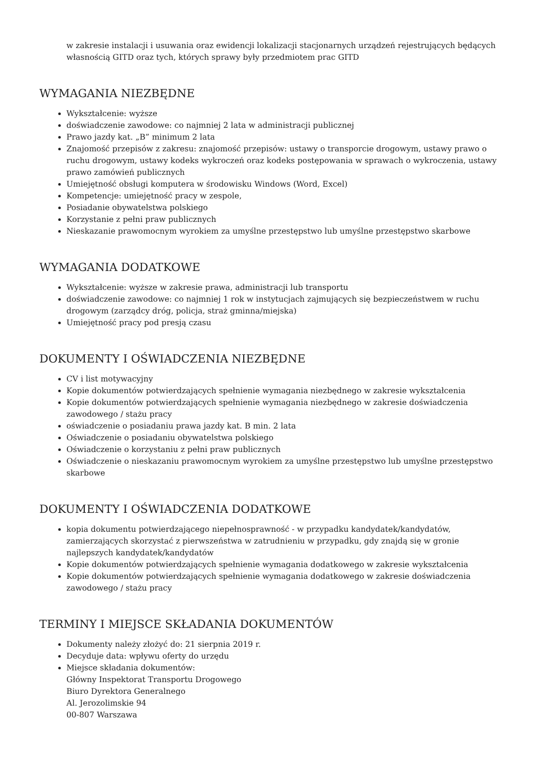w zakresie instalacji i usuwania oraz ewidencji lokalizacji stacjonarnych urządzeń rejestrujących będących własnością GITD oraz tych, których sprawy były przedmiotem prac GITD
WYMAGANIA NIEZBĘDNE
Wykształcenie: wyższe
doświadczenie zawodowe: co najmniej 2 lata w administracji publicznej
Prawo jazdy kat. „B” minimum 2 lata
Znajomość przepisów z zakresu: znajomość przepisów: ustawy o transporcie drogowym, ustawy prawo o ruchu drogowym, ustawy kodeks wykroczeń oraz kodeks postępowania w sprawach o wykroczenia, ustawy prawo zamówień publicznych
Umiejętność obsługi komputera w środowisku Windows (Word, Excel)
Kompetencje: umiejętność pracy w zespole,
Posiadanie obywatelstwa polskiego
Korzystanie z pełni praw publicznych
Nieskazanie prawomocnym wyrokiem za umyślne przestępstwo lub umyślne przestępstwo skarbowe
WYMAGANIA DODATKOWE
Wykształcenie: wyższe w zakresie prawa, administracji lub transportu
doświadczenie zawodowe: co najmniej 1 rok w instytucjach zajmujących się bezpieczeństwem w ruchu drogowym (zarządcy dróg, policja, straż gminna/miejska)
Umiejętność pracy pod presją czasu
DOKUMENTY I OŚWIADCZENIA NIEZBĘDNE
CV i list motywacyjny
Kopie dokumentów potwierdzających spełnienie wymagania niezbędnego w zakresie wykształcenia
Kopie dokumentów potwierdzających spełnienie wymagania niezbędnego w zakresie doświadczenia zawodowego / stażu pracy
oświadczenie o posiadaniu prawa jazdy kat. B min. 2 lata
Oświadczenie o posiadaniu obywatelstwa polskiego
Oświadczenie o korzystaniu z pełni praw publicznych
Oświadczenie o nieskazaniu prawomocnym wyrokiem za umyślne przestępstwo lub umyślne przestępstwo skarbowe
DOKUMENTY I OŚWIADCZENIA DODATKOWE
kopia dokumentu potwierdzającego niepełnosprawność - w przypadku kandydatek/kandydatów, zamierzających skorzystać z pierwszeństwa w zatrudnieniu w przypadku, gdy znajdą się w gronie najlepszych kandydatek/kandydatów
Kopie dokumentów potwierdzających spełnienie wymagania dodatkowego w zakresie wykształcenia
Kopie dokumentów potwierdzających spełnienie wymagania dodatkowego w zakresie doświadczenia zawodowego / stażu pracy
TERMINY I MIEJSCE SKŁADANIA DOKUMENTÓW
Dokumenty należy złożyć do: 21 sierpnia 2019 r.
Decyduje data: wpływu oferty do urzędu
Miejsce składania dokumentów:
Główny Inspektorat Transportu Drogowego
Biuro Dyrektora Generalnego
Al. Jerozolimskie 94
00-807 Warszawa